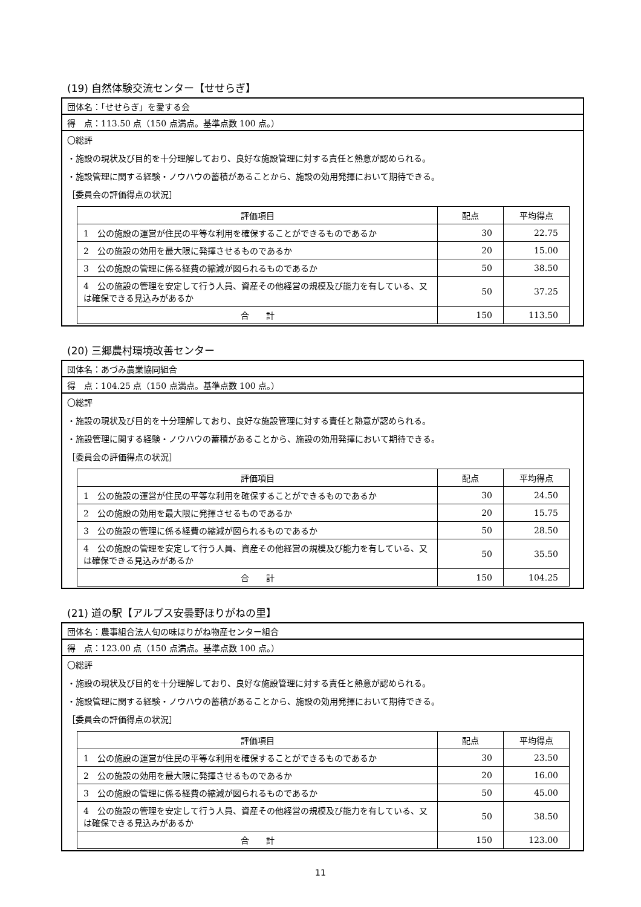(19) 自然体験交流センター【せせらぎ】
団体名：「せせらぎ」を愛する会
得　点：113.50 点（150 点満点。基準点数 100 点。）
〇総評
・施設の現状及び目的を十分理解しており、良好な施設管理に対する責任と熱意が認められる。
・施設管理に関する経験・ノウハウの蓄積があることから、施設の効用発揮において期待できる。
［委員会の評価得点の状況］
| 評価項目 | 配点 | 平均得点 |
| --- | --- | --- |
| 1 公の施設の運営が住民の平等な利用を確保することができるものであるか | 30 | 22.75 |
| 2 公の施設の効用を最大限に発揮させるものであるか | 20 | 15.00 |
| 3 公の施設の管理に係る経費の縮減が図られるものであるか | 50 | 38.50 |
| 4 公の施設の管理を安定して行う人員、資産その他経営の規模及び能力を有している、又は確保できる見込みがあるか | 50 | 37.25 |
| 合 計 | 150 | 113.50 |
(20) 三郷農村環境改善センター
団体名：あづみ農業協同組合
得　点：104.25 点（150 点満点。基準点数 100 点。）
〇総評
・施設の現状及び目的を十分理解しており、良好な施設管理に対する責任と熱意が認められる。
・施設管理に関する経験・ノウハウの蓄積があることから、施設の効用発揮において期待できる。
［委員会の評価得点の状況］
| 評価項目 | 配点 | 平均得点 |
| --- | --- | --- |
| 1 公の施設の運営が住民の平等な利用を確保することができるものであるか | 30 | 24.50 |
| 2 公の施設の効用を最大限に発揮させるものであるか | 20 | 15.75 |
| 3 公の施設の管理に係る経費の縮減が図られるものであるか | 50 | 28.50 |
| 4 公の施設の管理を安定して行う人員、資産その他経営の規模及び能力を有している、又は確保できる見込みがあるか | 50 | 35.50 |
| 合 計 | 150 | 104.25 |
(21) 道の駅【アルプス安曇野ほりがねの里】
団体名：農事組合法人旬の味ほりがね物産センター組合
得　点：123.00 点（150 点満点。基準点数 100 点。）
〇総評
・施設の現状及び目的を十分理解しており、良好な施設管理に対する責任と熱意が認められる。
・施設管理に関する経験・ノウハウの蓄積があることから、施設の効用発揮において期待できる。
［委員会の評価得点の状況］
| 評価項目 | 配点 | 平均得点 |
| --- | --- | --- |
| 1 公の施設の運営が住民の平等な利用を確保することができるものであるか | 30 | 23.50 |
| 2 公の施設の効用を最大限に発揮させるものであるか | 20 | 16.00 |
| 3 公の施設の管理に係る経費の縮減が図られるものであるか | 50 | 45.00 |
| 4 公の施設の管理を安定して行う人員、資産その他経営の規模及び能力を有している、又は確保できる見込みがあるか | 50 | 38.50 |
| 合 計 | 150 | 123.00 |
11